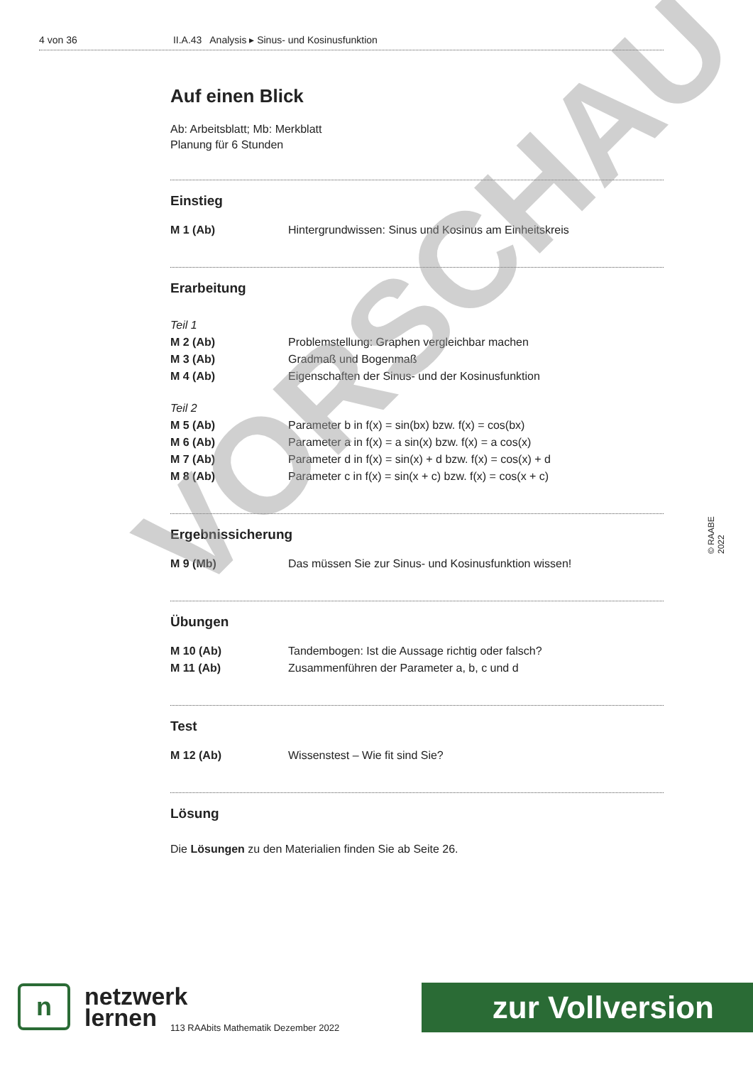4 von 36 II.A.43 Analysis ▸ Sinus- und Kosinusfunktion
Auf einen Blick
Ab: Arbeitsblatt; Mb: Merkblatt
Planung für 6 Stunden
Einstieg
| M 1 (Ab) | Hintergrundwissen: Sinus und Kosinus am Einheitskreis |
Erarbeitung
| Teil 1 | |
| M 2 (Ab) | Problemstellung: Graphen vergleichbar machen |
| M 3 (Ab) | Gradmaß und Bogenmaß |
| M 4 (Ab) | Eigenschaften der Sinus- und der Kosinusfunktion |
| Teil 2 | |
| M 5 (Ab) | Parameter b in f(x) = sin(bx) bzw. f(x) = cos(bx) |
| M 6 (Ab) | Parameter a in f(x) = a sin(x) bzw. f(x) = a cos(x) |
| M 7 (Ab) | Parameter d in f(x) = sin(x) + d bzw. f(x) = cos(x) + d |
| M 8 (Ab) | Parameter c in f(x) = sin(x + c) bzw. f(x) = cos(x + c) |
Ergebnissicherung
| M 9 (Mb) | Das müssen Sie zur Sinus- und Kosinusfunktion wissen! |
Übungen
| M 10 (Ab) | Tandembogen: Ist die Aussage richtig oder falsch? |
| M 11 (Ab) | Zusammenführen der Parameter a, b, c und d |
Test
| M 12 (Ab) | Wissenstest – Wie fit sind Sie? |
Lösung
Die Lösungen zu den Materialien finden Sie ab Seite 26.
VORSCHAU © RAABE 2022
n
netzwerk
lernen
113 RAAbits Mathematik Dezember 2022
zur Vollversion